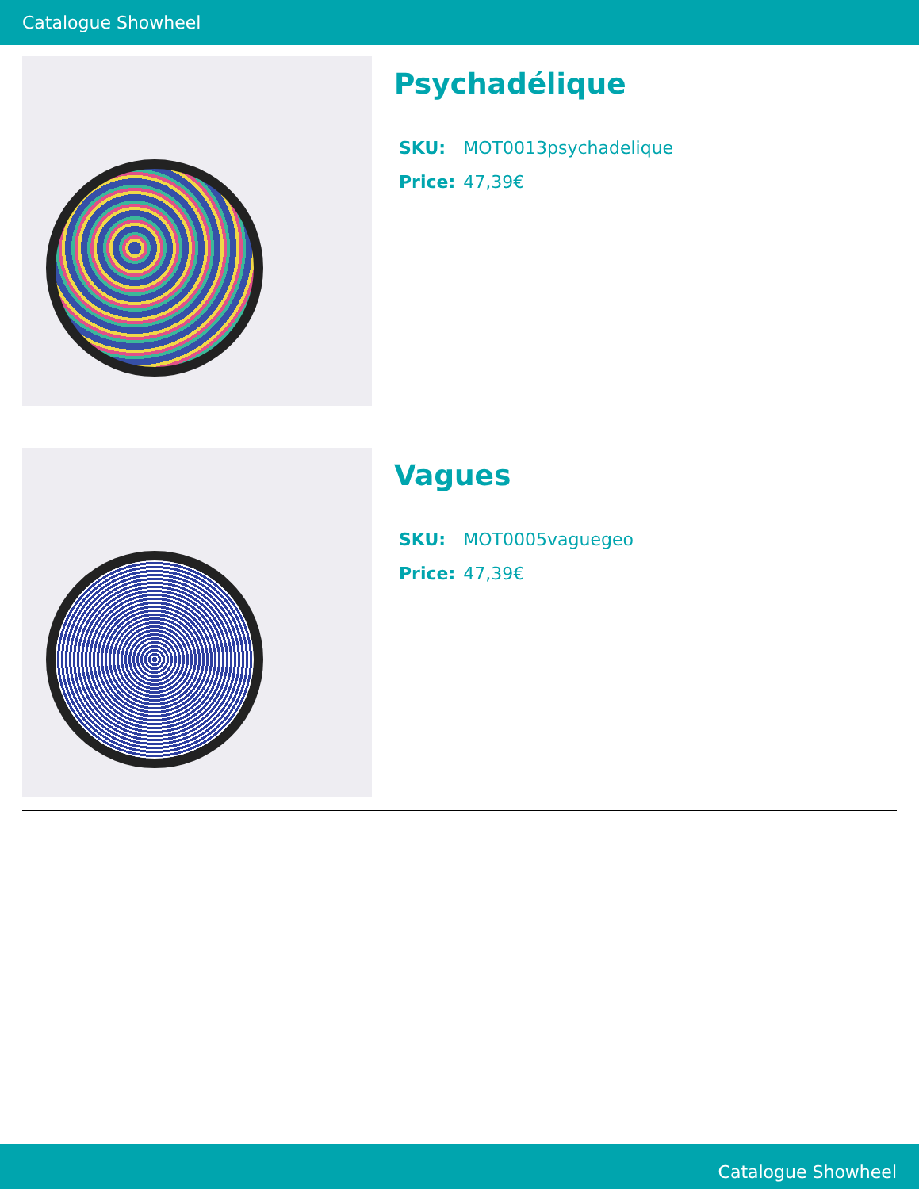Catalogue Showheel
Psychadélique
| SKU: | MOT0013psychadelique |
| Price: | 47,39€ |
Vagues
| SKU: | MOT0005vaguegeo |
| Price: | 47,39€ |
Catalogue Showheel